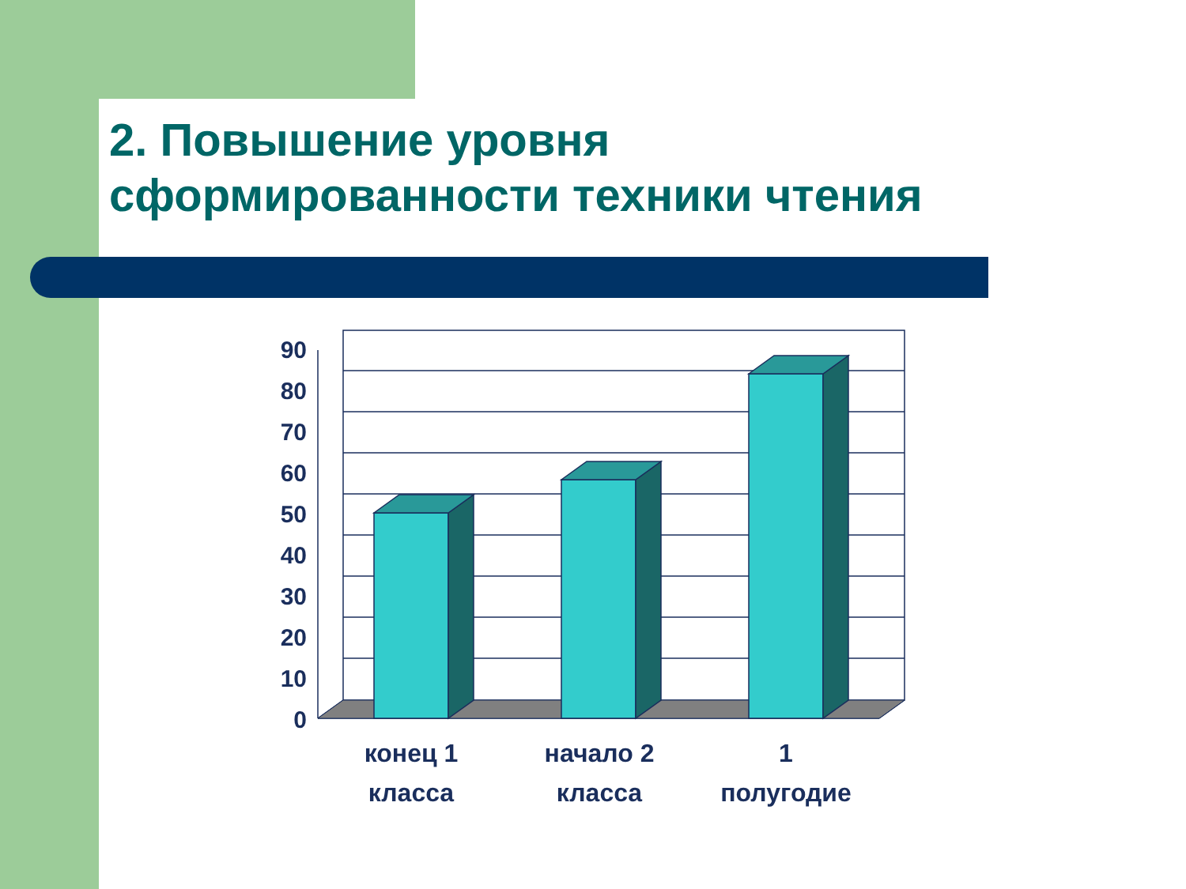2. Повышение уровня
сформированности техники чтения
0
10
20
30
40
50
60
70
80
90
конец 1
класса
начало 2
класса
1
полугодие